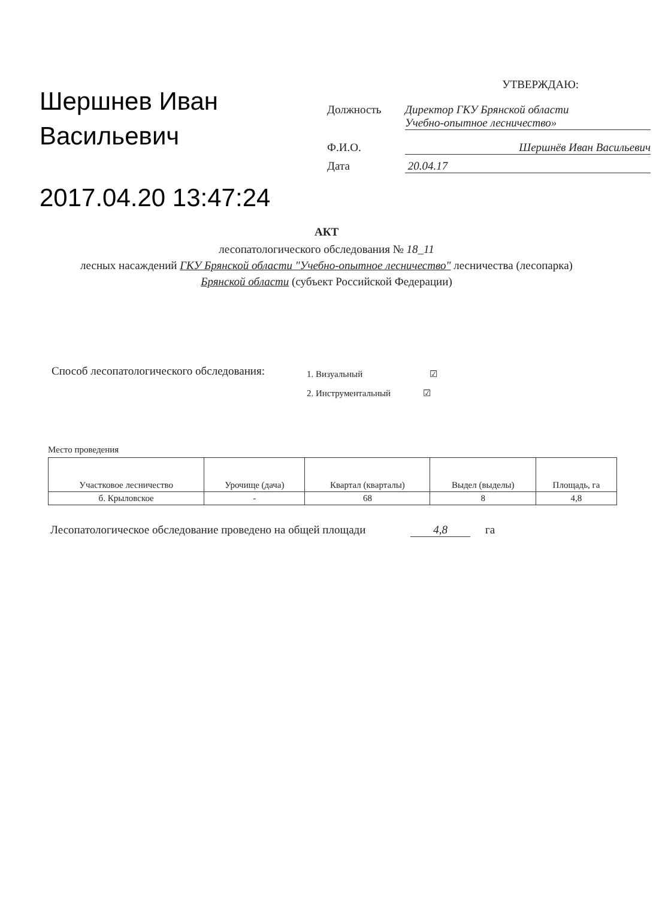Шершнев Иван Васильевич
2017.04.20 13:47:24
УТВЕРЖДАЮ:
Должность Директор ГКУ Брянской области
Учебно-опытное лесничество»
Ф.И.О. Шершнёв Иван Васильевич
Дата 20.04.17
АКТ
лесопатологического обследования № 18_11
лесных насаждений ГКУ Брянской области "Учебно-опытное лесничество" лесничества (лесопарка)
Брянской области (субъект Российской Федерации)
Способ лесопатологического обследования:
1. Визуальный ☑
2. Инструментальный ☑
Место проведения
| Участковое лесничество | Урочище (дача) | Квартал (кварталы) | Выдел (выделы) | Площадь, га |
| --- | --- | --- | --- | --- |
| б. Крыловское | - | 68 | 8 | 4,8 |
Лесопатологическое обследование проведено на общей площади 4,8 га